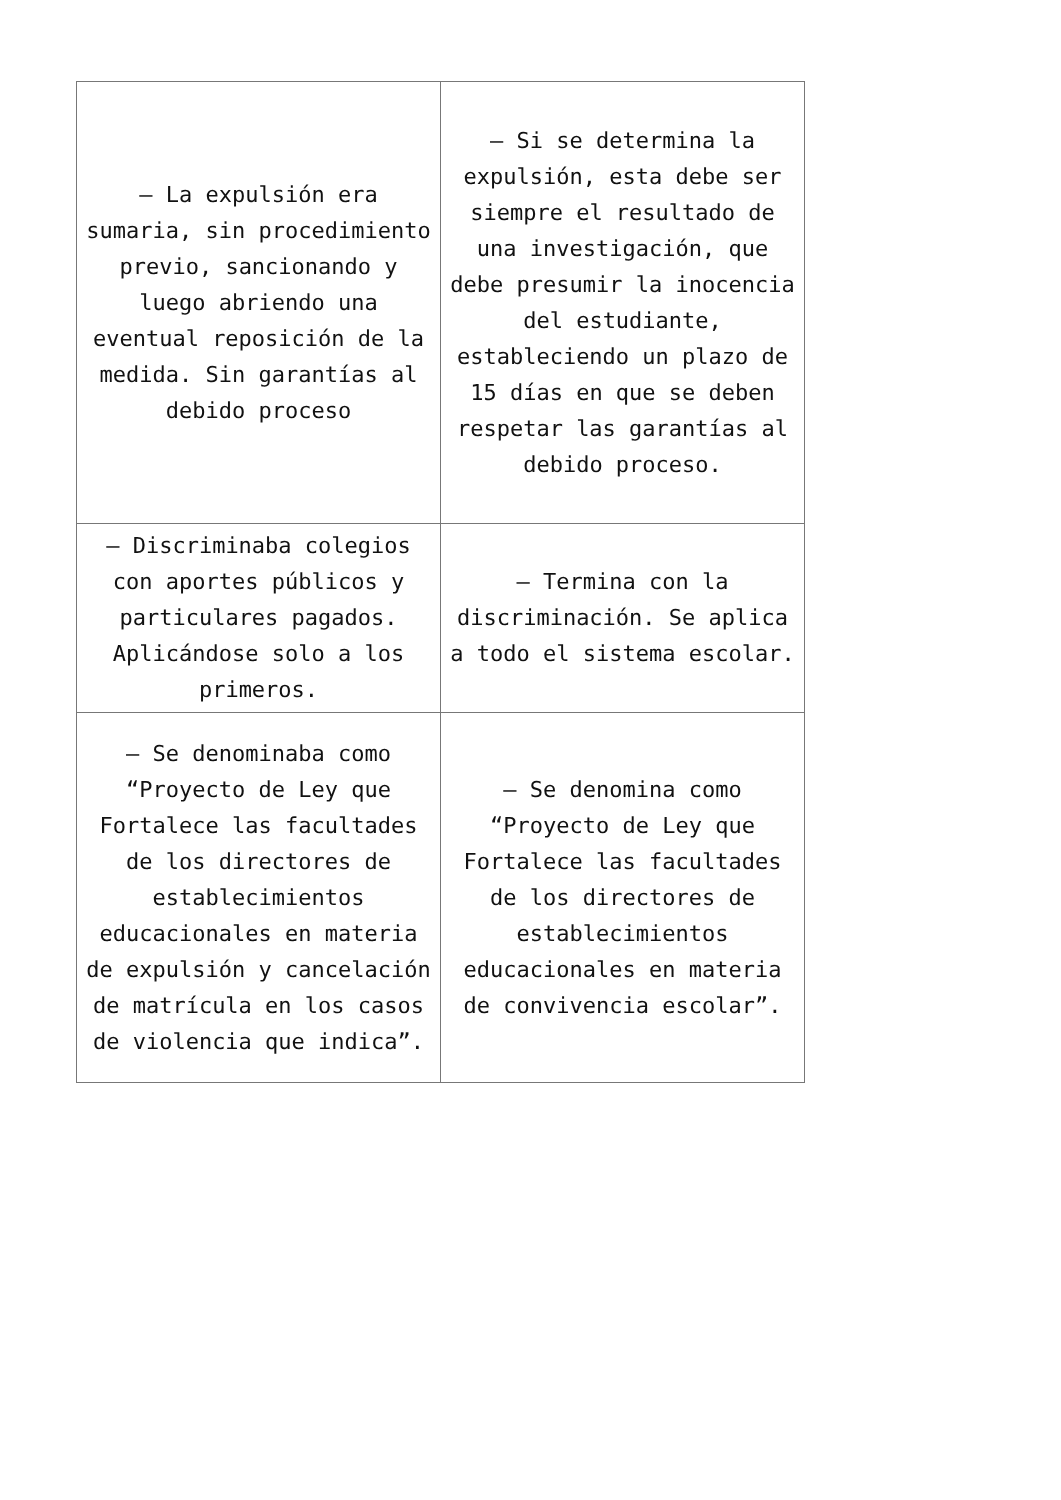| – La expulsión era sumaria, sin procedimiento previo, sancionando y luego abriendo una eventual reposición de la medida. Sin garantías al debido proceso | – Si se determina la expulsión, esta debe ser siempre el resultado de una investigación, que debe presumir la inocencia del estudiante, estableciendo un plazo de 15 días en que se deben respetar las garantías al debido proceso. |
| – Discriminaba colegios con aportes públicos y particulares pagados. Aplicándose solo a los primeros. | – Termina con la discriminación. Se aplica a todo el sistema escolar. |
| – Se denominaba como “Proyecto de Ley que Fortalece las facultades de los directores de establecimientos educacionales en materia de expulsión y cancelación de matrícula en los casos de violencia que indica”. | – Se denomina como “Proyecto de Ley que Fortalece las facultades de los directores de establecimientos educacionales en materia de convivencia escolar”. |